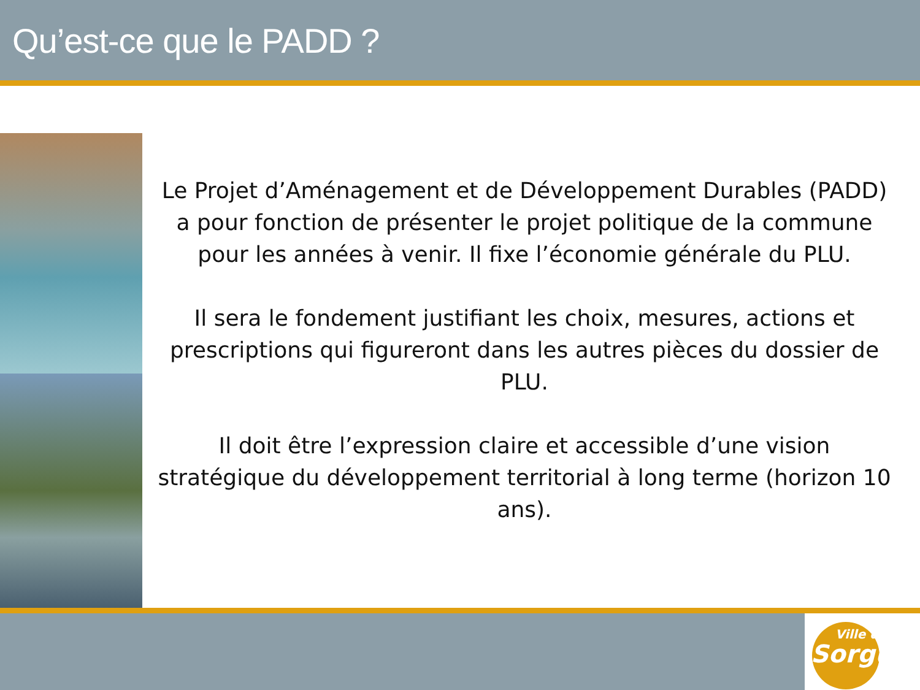Qu’est-ce que le PADD ?
Le Projet d’Aménagement et de Développement Durables (PADD) a pour fonction de présenter le projet politique de la commune pour les années à venir. Il fixe l’économie générale du PLU.
Il sera le fondement justifiant les choix, mesures, actions et prescriptions qui figureront dans les autres pièces du dossier de PLU.
Il doit être l’expression claire et accessible d’une vision stratégique du développement territorial à long terme (horizon 10 ans).
Ville de
Sorgues